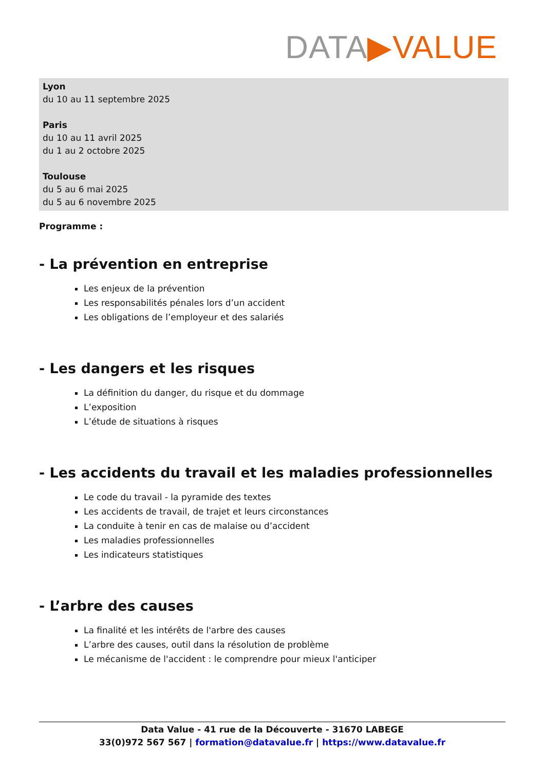DATA▶VALUE
Lyon
du 10 au 11 septembre 2025
Paris
du 10 au 11 avril 2025
du 1 au 2 octobre 2025
Toulouse
du 5 au 6 mai 2025
du 5 au 6 novembre 2025
Programme :
- La prévention en entreprise
Les enjeux de la prévention
Les responsabilités pénales lors d’un accident
Les obligations de l’employeur et des salariés
- Les dangers et les risques
La définition du danger, du risque et du dommage
L’exposition
L’étude de situations à risques
- Les accidents du travail et les maladies professionnelles
Le code du travail - la pyramide des textes
Les accidents de travail, de trajet et leurs circonstances
La conduite à tenir en cas de malaise ou d’accident
Les maladies professionnelles
Les indicateurs statistiques
- L’arbre des causes
La finalité et les intérêts de l'arbre des causes
L’arbre des causes, outil dans la résolution de problème
Le mécanisme de l'accident : le comprendre pour mieux l'anticiper
Data Value - 41 rue de la Découverte - 31670 LABEGE
33(0)972 567 567 | formation@datavalue.fr | https://www.datavalue.fr